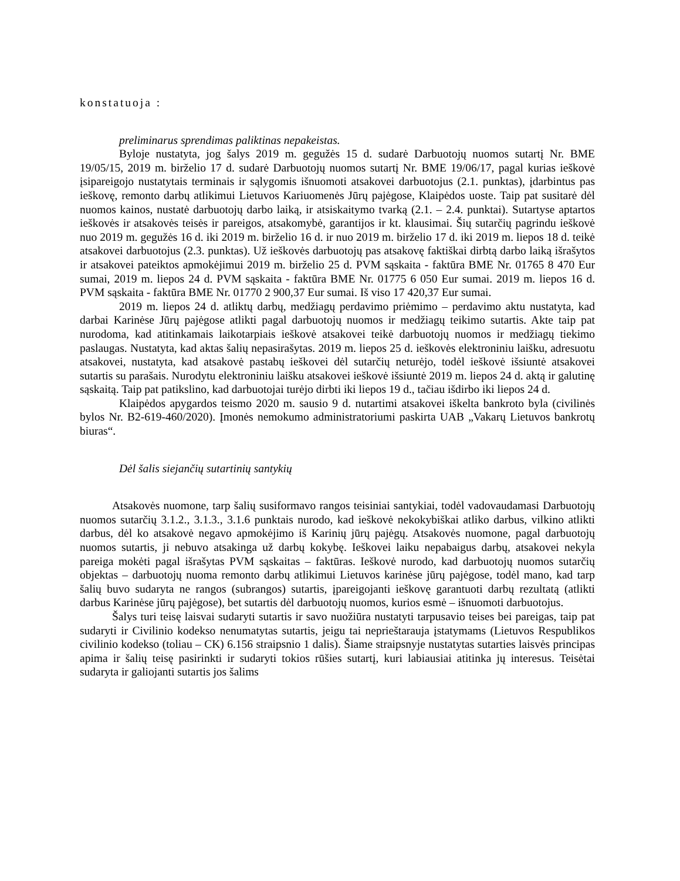konstatuoja :
preliminarus sprendimas paliktinas nepakeistas.
Byloje nustatyta, jog šalys 2019 m. gegužės 15 d. sudarė Darbuotojų nuomos sutartį Nr. BME 19/05/15, 2019 m. birželio 17 d. sudarė Darbuotojų nuomos sutartį Nr. BME 19/06/17, pagal kurias ieškovė įsipareigojo nustatytais terminais ir sąlygomis išnuomoti atsakovei darbuotojus (2.1. punktas), įdarbintus pas ieškovę, remonto darbų atlikimui Lietuvos Kariuomenės Jūrų pajėgose, Klaipėdos uoste. Taip pat susitarė dėl nuomos kainos, nustatė darbuotojų darbo laiką, ir atsiskaitymo tvarką (2.1. – 2.4. punktai). Sutartyse aptartos ieškovės ir atsakovės teisės ir pareigos, atsakomybė, garantijos ir kt. klausimai. Šių sutarčių pagrindu ieškovė nuo 2019 m. gegužės 16 d. iki 2019 m. birželio 16 d. ir nuo 2019 m. birželio 17 d. iki 2019 m. liepos 18 d. teikė atsakovei darbuotojus (2.3. punktas). Už ieškovės darbuotojų pas atsakovę faktiškai dirbtą darbo laiką išrašytos ir atsakovei pateiktos apmokėjimui 2019 m. birželio 25 d. PVM sąskaita - faktūra BME Nr. 01765 8 470 Eur sumai, 2019 m. liepos 24 d. PVM sąskaita - faktūra BME Nr. 01775 6 050 Eur sumai. 2019 m. liepos 16 d. PVM sąskaita - faktūra BME Nr. 01770 2 900,37 Eur sumai. Iš viso 17 420,37 Eur sumai.
2019 m. liepos 24 d. atliktų darbų, medžiagų perdavimo priėmimo – perdavimo aktu nustatyta, kad darbai Karinėse Jūrų pajėgose atlikti pagal darbuotojų nuomos ir medžiagų teikimo sutartis. Akte taip pat nurodoma, kad atitinkamais laikotarpiais ieškovė atsakovei teikė darbuotojų nuomos ir medžiagų tiekimo paslaugas. Nustatyta, kad aktas šalių nepasirašytas. 2019 m. liepos 25 d. ieškovės elektroniniu laišku, adresuotu atsakovei, nustatyta, kad atsakovė pastabų ieškovei dėl sutarčių neturėjo, todėl ieškovė išsiuntė atsakovei sutartis su parašais. Nurodytu elektroniniu laišku atsakovei ieškovė išsiuntė 2019 m. liepos 24 d. aktą ir galutinę sąskaitą. Taip pat patikslino, kad darbuotojai turėjo dirbti iki liepos 19 d., tačiau išdirbo iki liepos 24 d.
Klaipėdos apygardos teismo 2020 m. sausio 9 d. nutartimi atsakovei iškelta bankroto byla (civilinės bylos Nr. B2-619-460/2020). Įmonės nemokumo administratoriumi paskirta UAB „Vakarų Lietuvos bankrotų biuras“.
Dėl šalis siejančių sutartinių santykių
Atsakovės nuomone, tarp šalių susiformavo rangos teisiniai santykiai, todėl vadovaudamasi Darbuotojų nuomos sutarčių 3.1.2., 3.1.3., 3.1.6 punktais nurodo, kad ieškovė nekokybiškai atliko darbus, vilkino atlikti darbus, dėl ko atsakovė negavo apmokėjimo iš Karinių jūrų pajėgų. Atsakovės nuomone, pagal darbuotojų nuomos sutartis, ji nebuvo atsakinga už darbų kokybę. Ieškovei laiku nepabaigus darbų, atsakovei nekyla pareiga mokėti pagal išrašytas PVM sąskaitas – faktūras. Ieškovė nurodo, kad darbuotojų nuomos sutarčių objektas – darbuotojų nuoma remonto darbų atlikimui Lietuvos karinėse jūrų pajėgose, todėl mano, kad tarp šalių buvo sudaryta ne rangos (subrangos) sutartis, įpareigojanti ieškovę garantuoti darbų rezultatą (atlikti darbus Karinėse jūrų pajėgose), bet sutartis dėl darbuotojų nuomos, kurios esmė – išnuomoti darbuotojus.
Šalys turi teisę laisvai sudaryti sutartis ir savo nuožiūra nustatyti tarpusavio teises bei pareigas, taip pat sudaryti ir Civilinio kodekso nenumatytas sutartis, jeigu tai neprieštarauja įstatymams (Lietuvos Respublikos civilinio kodekso (toliau – CK) 6.156 straipsnio 1 dalis). Šiame straipsnyje nustatytas sutarties laisvės principas apima ir šalių teisę pasirinkti ir sudaryti tokios rūšies sutartį, kuri labiausiai atitinka jų interesus. Teisėtai sudaryta ir galiojanti sutartis jos šalims